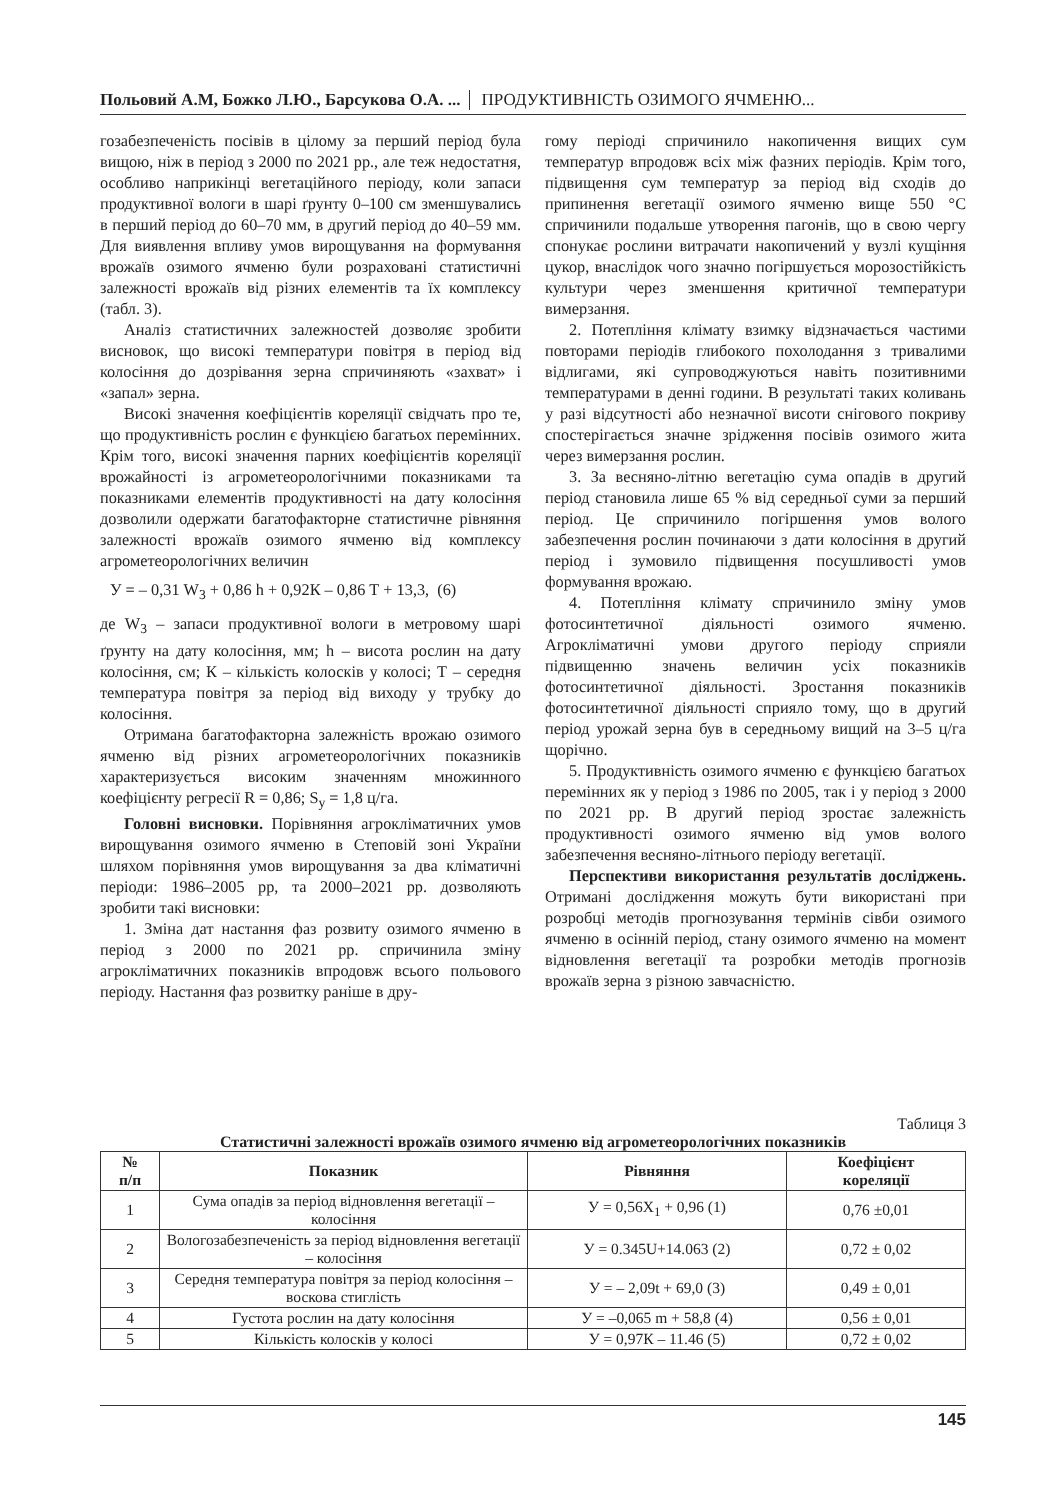Польовий А.М, Божко Л.Ю., Барсукова О.А. ... ПРОДУКТИВНІСТЬ ОЗИМОГО ЯЧМЕНЮ...
гозабезпеченість посівів в цілому за перший період була вищою, ніж в період з 2000 по 2021 рр., але теж недостатня, особливо наприкінці вегетаційного періоду, коли запаси продуктивної вологи в шарі ґрунту 0–100 см зменшувались в перший період до 60–70 мм, в другий період до 40–59 мм. Для виявлення впливу умов вирощування на формування врожаїв озимого ячменю були розраховані статистичні залежності врожаїв від різних елементів та їх комплексу (табл. 3).
Аналіз статистичних залежностей дозволяє зробити висновок, що високі температури повітря в період від колосіння до дозрівання зерна спричиняють «захват» і «запал» зерна.
Високі значення коефіцієнтів кореляції свідчать про те, що продуктивність рослин є функцією багатьох перемінних. Крім того, високі значення парних коефіцієнтів кореляції врожайності із агрометеорологічними показниками та показниками елементів продуктивності на дату колосіння дозволили одержати багатофакторне статистичне рівняння залежності врожаїв озимого ячменю від комплексу агрометеорологічних величин
У = – 0,31 W<sub>3</sub> + 0,86 h + 0,92К – 0,86 Т + 13,3, (6)
де W<sub>3</sub> – запаси продуктивної вологи в метровому шарі ґрунту на дату колосіння, мм; h – висота рослин на дату колосіння, см; К – кількість колосків у колосі; Т – середня температура повітря за період від виходу у трубку до колосіння.
Отримана багатофакторна залежність врожаю озимого ячменю від різних агрометеорологічних показників характеризується високим значенням множинного коефіцієнту регресії R = 0,86; S<sub>y</sub> = 1,8 ц/га.
Головні висновки. Порівняння агрокліматичних умов вирощування озимого ячменю в Степовій зоні України шляхом порівняння умов вирощування за два кліматичні періоди: 1986–2005 рр, та 2000–2021 рр. дозволяють зробити такі висновки:
1. Зміна дат настання фаз розвиту озимого ячменю в період з 2000 по 2021 рр. спричинила зміну агрокліматичних показників впродовж всього польового періоду. Настання фаз розвитку раніше в дру-
гому періоді спричинило накопичення вищих сум температур впродовж всіх між фазних періодів. Крім того, підвищення сум температур за період від сходів до припинення вегетації озимого ячменю вище 550 °С спричинили подальше утворення пагонів, що в свою чергу спонукає рослини витрачати накопичений у вузлі кущіння цукор, внаслідок чого значно погіршується морозостійкість культури через зменшення критичної температури вимерзання.
2. Потепління клімату взимку відзначається частими повторами періодів глибокого похолодання з тривалими відлигами, які супроводжуються навіть позитивними температурами в денні години. В результаті таких коливань у разі відсутності або незначної висоти снігового покриву спостерігається значне зрідження посівів озимого жита через вимерзання рослин.
3. За весняно-літню вегетацію сума опадів в другий період становила лише 65 % від середньої суми за перший період. Це спричинило погіршення умов волого забезпечення рослин починаючи з дати колосіння в другий період і зумовило підвищення посушливості умов формування врожаю.
4. Потепління клімату спричинило зміну умов фотосинтетичної діяльності озимого ячменю. Агрокліматичні умови другого періоду сприяли підвищенню значень величин усіх показників фотосинтетичної діяльності. Зростання показників фотосинтетичної діяльності сприяло тому, що в другий період урожай зерна був в середньому вищий на 3–5 ц/га щорічно.
5. Продуктивність озимого ячменю є функцією багатьох перемінних як у період з 1986 по 2005, так і у період з 2000 по 2021 рр. В другий період зростає залежність продуктивності озимого ячменю від умов волого забезпечення весняно-літнього періоду вегетації.
Перспективи використання результатів досліджень. Отримані дослідження можуть бути використані при розробці методів прогнозування термінів сівби озимого ячменю в осінній період, стану озимого ячменю на момент відновлення вегетації та розробки методів прогнозів врожаїв зерна з різною завчасністю.
Таблиця 3
Статистичні залежності врожаїв озимого ячменю від агрометеорологічних показників
| № п/п | Показник | Рівняння | Коефіцієнт кореляції |
| --- | --- | --- | --- |
| 1 | Сума опадів за період відновлення вегетації – колосіння | У = 0,56Х<sub>1</sub> + 0,96 (1) | 0,76 ±0,01 |
| 2 | Вологозабезпеченість за період відновлення вегетації – колосіння | У = 0.345U+14.063 (2) | 0,72 ± 0,02 |
| 3 | Середня температура повітря за період колосіння – воскова стиглість | У = – 2,09t + 69,0 (3) | 0,49 ± 0,01 |
| 4 | Густота рослин на дату колосіння | У = –0,065 m + 58,8 (4) | 0,56 ± 0,01 |
| 5 | Кількість колосків у колосі | У = 0,97К – 11.46 (5) | 0,72 ± 0,02 |
145